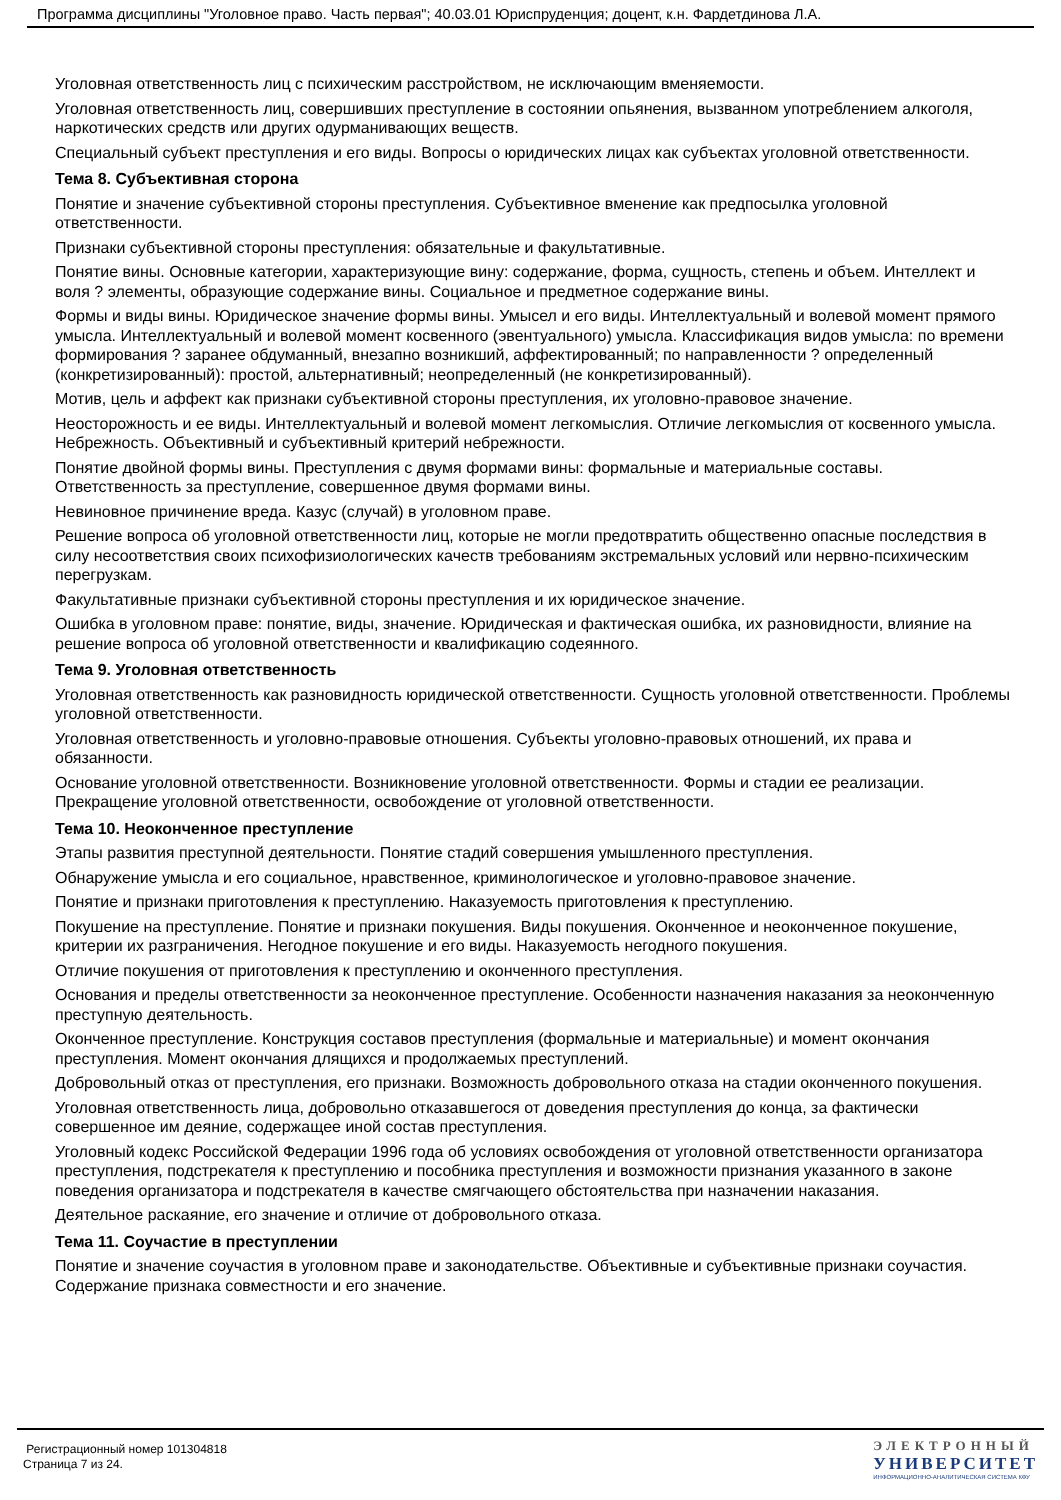Программа дисциплины "Уголовное право. Часть первая"; 40.03.01 Юриспруденция; доцент, к.н. Фардетдинова Л.А.
Уголовная ответственность лиц с психическим расстройством, не исключающим вменяемости.
Уголовная ответственность лиц, совершивших преступление в состоянии опьянения, вызванном употреблением алкоголя, наркотических средств или других одурманивающих веществ.
Специальный субъект преступления и его виды. Вопросы о юридических лицах как субъектах уголовной ответственности.
Тема 8. Субъективная сторона
Понятие и значение субъективной стороны преступления. Субъективное вменение как предпосылка уголовной ответственности.
Признаки субъективной стороны преступления: обязательные и факультативные.
Понятие вины. Основные категории, характеризующие вину: содержание, форма, сущность, степень и объем. Интеллект и воля ? элементы, образующие содержание вины. Социальное и предметное содержание вины.
Формы и виды вины. Юридическое значение формы вины. Умысел и его виды. Интеллектуальный и волевой момент прямого умысла. Интеллектуальный и волевой момент косвенного (эвентуального) умысла. Классификация видов умысла: по времени формирования ? заранее обдуманный, внезапно возникший, аффектированный; по направленности ? определенный (конкретизированный): простой, альтернативный; неопределенный (не конкретизированный).
Мотив, цель и аффект как признаки субъективной стороны преступления, их уголовно-правовое значение.
Неосторожность и ее виды. Интеллектуальный и волевой момент легкомыслия. Отличие легкомыслия от косвенного умысла. Небрежность. Объективный и субъективный критерий небрежности.
Понятие двойной формы вины. Преступления с двумя формами вины: формальные и материальные составы. Ответственность за преступление, совершенное двумя формами вины.
Невиновное причинение вреда. Казус (случай) в уголовном праве.
Решение вопроса об уголовной ответственности лиц, которые не могли предотвратить общественно опасные последствия в силу несоответствия своих психофизиологических качеств требованиям экстремальных условий или нервно-психическим перегрузкам.
Факультативные признаки субъективной стороны преступления и их юридическое значение.
Ошибка в уголовном праве: понятие, виды, значение. Юридическая и фактическая ошибка, их разновидности, влияние на решение вопроса об уголовной ответственности и квалификацию содеянного.
Тема 9. Уголовная ответственность
Уголовная ответственность как разновидность юридической ответственности. Сущность уголовной ответственности. Проблемы уголовной ответственности.
Уголовная ответственность и уголовно-правовые отношения. Субъекты уголовно-правовых отношений, их права и обязанности.
Основание уголовной ответственности. Возникновение уголовной ответственности. Формы и стадии ее реализации. Прекращение уголовной ответственности, освобождение от уголовной ответственности.
Тема 10. Неоконченное преступление
Этапы развития преступной деятельности. Понятие стадий совершения умышленного преступления.
Обнаружение умысла и его социальное, нравственное, криминологическое и уголовно-правовое значение.
Понятие и признаки приготовления к преступлению. Наказуемость приготовления к преступлению.
Покушение на преступление. Понятие и признаки покушения. Виды покушения. Оконченное и неоконченное покушение, критерии их разграничения. Негодное покушение и его виды. Наказуемость негодного покушения.
Отличие покушения от приготовления к преступлению и оконченного преступления.
Основания и пределы ответственности за неоконченное преступление. Особенности назначения наказания за неоконченную преступную деятельность.
Оконченное преступление. Конструкция составов преступления (формальные и материальные) и момент окончания преступления. Момент окончания длящихся и продолжаемых преступлений.
Добровольный отказ от преступления, его признаки. Возможность добровольного отказа на стадии оконченного покушения.
Уголовная ответственность лица, добровольно отказавшегося от доведения преступления до конца, за фактически совершенное им деяние, содержащее иной состав преступления.
Уголовный кодекс Российской Федерации 1996 года об условиях освобождения от уголовной ответственности организатора преступления, подстрекателя к преступлению и пособника преступления и возможности признания указанного в законе поведения организатора и подстрекателя в качестве смягчающего обстоятельства при назначении наказания.
Деятельное раскаяние, его значение и отличие от добровольного отказа.
Тема 11. Соучастие в преступлении
Понятие и значение соучастия в уголовном праве и законодательстве. Объективные и субъективные признаки соучастия. Содержание признака совместности и его значение.
Регистрационный номер 101304818
Страница 7 из 24.
ЭЛЕКТРОННЫЙ
УНИВЕРСИТЕТ
ИНФОРМАЦИОННО-АНАЛИТИЧЕСКАЯ СИСТЕМА КФУ